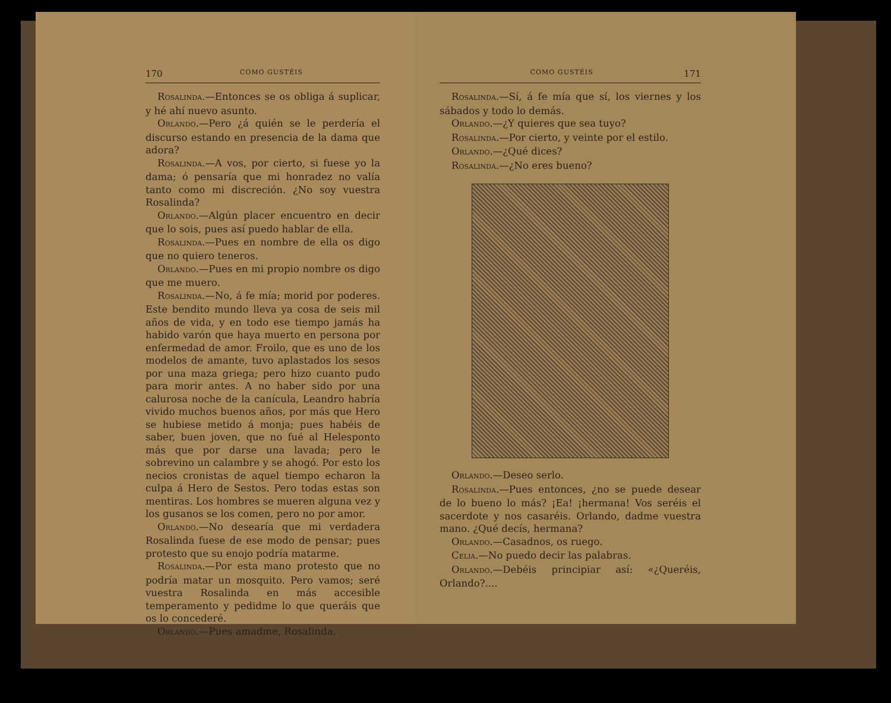170 COMO GUSTÉIS
ROSALINDA.—Entonces se os obliga á suplicar, y hé ahí nuevo asunto.
ORLANDO.—Pero ¿á quién se le perdería el discurso estando en presencia de la dama que adora?
ROSALINDA.—A vos, por cierto, si fuese yo la dama; ó pensaría que mi honradez no valía tanto como mi discreción. ¿No soy vuestra Rosalinda?
ORLANDO.—Algún placer encuentro en decir que lo sois, pues así puedo hablar de ella.
ROSALINDA.—Pues en nombre de ella os digo que no quiero teneros.
ORLANDO.—Pues en mi propio nombre os digo que me muero.
ROSALINDA.—No, á fe mía; morid por poderes. Este bendito mundo lleva ya cosa de seis mil años de vida, y en todo ese tiempo jamás ha habido varón que haya muerto en persona por enfermedad de amor. Froilo, que es uno de los modelos de amante, tuvo aplastados los sesos por una maza griega; pero hizo cuanto pudo para morir antes. A no haber sido por una calurosa noche de la canícula, Leandro habría vivido muchos buenos años, por más que Hero se hubiese metido á monja; pues habéis de saber, buen joven, que no fué al Helesponto más que por darse una lavada; pero le sobrevino un calambre y se ahogó. Por esto los necios cronistas de aquel tiempo echaron la culpa á Hero de Sestos. Pero todas estas son mentiras. Los hombres se mueren alguna vez y los gusanos se los comen, pero no por amor.
ORLANDO.—No desearía que mi verdadera Rosalinda fuese de ese modo de pensar; pues protesto que su enojo podría matarme.
ROSALINDA.—Por esta mano protesto que no podría matar un mosquito. Pero vamos; seré vuestra Rosalinda en más accesible temperamento y pedidme lo que queráis que os lo concederé.
ORLANDO.—Pues amadme, Rosalinda.
COMO GUSTÉIS 171
ROSALINDA.—Sí, á fe mía que sí, los viernes y los sábados y todo lo demás.
ORLANDO.—¿Y quieres que sea tuyo?
ROSALINDA.—Por cierto, y veinte por el estilo.
ORLANDO.—¿Qué dices?
ROSALINDA.—¿No eres bueno?
ORLANDO.—Deseo serlo.
ROSALINDA.—Pues entonces, ¿no se puede desear de lo bueno lo más? ¡Ea! ¡hermana! Vos seréis el sacerdote y nos casaréis. Orlando, dadme vuestra mano. ¿Qué decís, hermana?
ORLANDO.—Casadnos, os ruego.
CELIA.—No puedo decir las palabras.
ORLANDO.—Debéis principiar así: «¿Queréis, Orlando?....